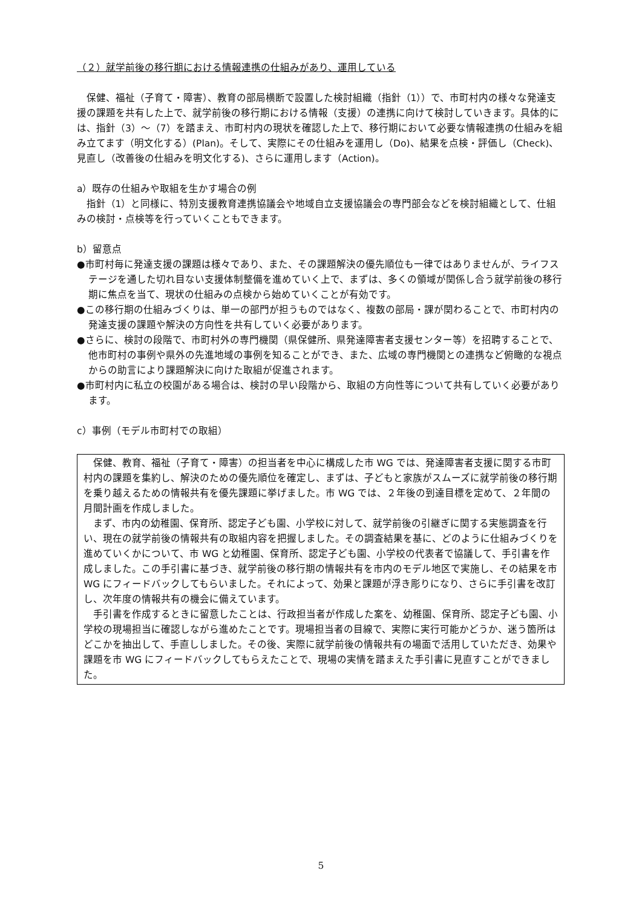（２）就学前後の移行期における情報連携の仕組みがあり、運用している
保健、福祉（子育て・障害）、教育の部局横断で設置した検討組織（指針（1））で、市町村内の様々な発達支援の課題を共有した上で、就学前後の移行期における情報（支援）の連携に向けて検討していきます。具体的には、指針（3）～（7）を踏まえ、市町村内の現状を確認した上で、移行期において必要な情報連携の仕組みを組み立てます（明文化する）(Plan)。そして、実際にその仕組みを運用し（Do)、結果を点検・評価し（Check)、見直し（改善後の仕組みを明文化する)、さらに運用します（Action)。
a）既存の仕組みや取組を生かす場合の例
指針（1）と同様に、特別支援教育連携協議会や地域自立支援協議会の専門部会などを検討組織として、仕組みの検討・点検等を行っていくこともできます。
b）留意点
●市町村毎に発達支援の課題は様々であり、また、その課題解決の優先順位も一律ではありませんが、ライフステージを通した切れ目ない支援体制整備を進めていく上で、まずは、多くの領域が関係し合う就学前後の移行期に焦点を当て、現状の仕組みの点検から始めていくことが有効です。
●この移行期の仕組みづくりは、単一の部門が担うものではなく、複数の部局・課が関わることで、市町村内の発達支援の課題や解決の方向性を共有していく必要があります。
●さらに、検討の段階で、市町村外の専門機関（県保健所、県発達障害者支援センター等）を招聘することで、他市町村の事例や県外の先進地域の事例を知ることができ、また、広域の専門機関との連携など俯瞰的な視点からの助言により課題解決に向けた取組が促進されます。
●市町村内に私立の校園がある場合は、検討の早い段階から、取組の方向性等について共有していく必要があります。
c）事例（モデル市町村での取組）
保健、教育、福祉（子育て・障害）の担当者を中心に構成した市 WG では、発達障害者支援に関する市町村内の課題を集約し、解決のための優先順位を確定し、まずは、子どもと家族がスムーズに就学前後の移行期を乗り越えるための情報共有を優先課題に挙げました。市 WG では、２年後の到達目標を定めて、２年間の月間計画を作成しました。
まず、市内の幼稚園、保育所、認定子ども園、小学校に対して、就学前後の引継ぎに関する実態調査を行い、現在の就学前後の情報共有の取組内容を把握しました。その調査結果を基に、どのように仕組みづくりを進めていくかについて、市 WG と幼稚園、保育所、認定子ども園、小学校の代表者で協議して、手引書を作成しました。この手引書に基づき、就学前後の移行期の情報共有を市内のモデル地区で実施し、その結果を市 WG にフィードバックしてもらいました。それによって、効果と課題が浮き彫りになり、さらに手引書を改訂し、次年度の情報共有の機会に備えています。
手引書を作成するときに留意したことは、行政担当者が作成した案を、幼稚園、保育所、認定子ども園、小学校の現場担当に確認しながら進めたことです。現場担当者の目線で、実際に実行可能かどうか、迷う箇所はどこかを抽出して、手直ししました。その後、実際に就学前後の情報共有の場面で活用していただき、効果や課題を市 WG にフィードバックしてもらえたことで、現場の実情を踏まえた手引書に見直すことができました。
5